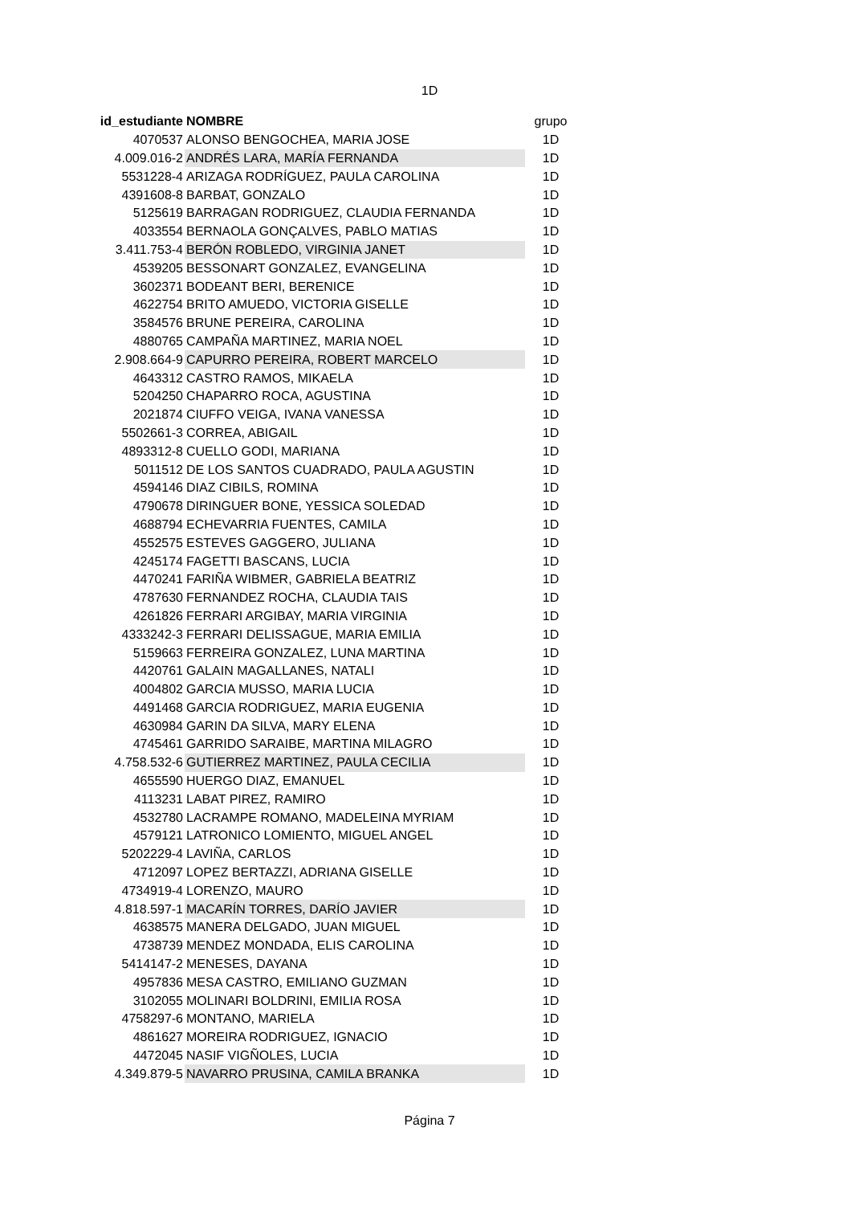1D
| id_estudiante | NOMBRE | grupo |
| 4070537 | ALONSO BENGOCHEA, MARIA JOSE | 1D |
| 4.009.016-2 | ANDRÉS LARA, MARÍA FERNANDA | 1D |
| 5531228-4 | ARIZAGA RODRÍGUEZ, PAULA CAROLINA | 1D |
| 4391608-8 | BARBAT, GONZALO | 1D |
| 5125619 | BARRAGAN RODRIGUEZ, CLAUDIA FERNANDA | 1D |
| 4033554 | BERNAOLA GONÇALVES, PABLO MATIAS | 1D |
| 3.411.753-4 | BERÓN ROBLEDO, VIRGINIA JANET | 1D |
| 4539205 | BESSONART GONZALEZ, EVANGELINA | 1D |
| 3602371 | BODEANT BERI, BERENICE | 1D |
| 4622754 | BRITO AMUEDO, VICTORIA GISELLE | 1D |
| 3584576 | BRUNE PEREIRA, CAROLINA | 1D |
| 4880765 | CAMPAÑA MARTINEZ, MARIA NOEL | 1D |
| 2.908.664-9 | CAPURRO PEREIRA, ROBERT MARCELO | 1D |
| 4643312 | CASTRO RAMOS, MIKAELA | 1D |
| 5204250 | CHAPARRO ROCA, AGUSTINA | 1D |
| 2021874 | CIUFFO VEIGA, IVANA VANESSA | 1D |
| 5502661-3 | CORREA, ABIGAIL | 1D |
| 4893312-8 | CUELLO GODI, MARIANA | 1D |
| 5011512 | DE LOS SANTOS CUADRADO, PAULA AGUSTIN | 1D |
| 4594146 | DIAZ CIBILS, ROMINA | 1D |
| 4790678 | DIRINGUER BONE, YESSICA SOLEDAD | 1D |
| 4688794 | ECHEVARRIA FUENTES, CAMILA | 1D |
| 4552575 | ESTEVES GAGGERO, JULIANA | 1D |
| 4245174 | FAGETTI BASCANS, LUCIA | 1D |
| 4470241 | FARIÑA WIBMER, GABRIELA BEATRIZ | 1D |
| 4787630 | FERNANDEZ ROCHA, CLAUDIA TAIS | 1D |
| 4261826 | FERRARI ARGIBAY, MARIA VIRGINIA | 1D |
| 4333242-3 | FERRARI DELISSAGUE, MARIA EMILIA | 1D |
| 5159663 | FERREIRA GONZALEZ, LUNA MARTINA | 1D |
| 4420761 | GALAIN MAGALLANES, NATALI | 1D |
| 4004802 | GARCIA MUSSO, MARIA LUCIA | 1D |
| 4491468 | GARCIA RODRIGUEZ, MARIA EUGENIA | 1D |
| 4630984 | GARIN DA SILVA, MARY ELENA | 1D |
| 4745461 | GARRIDO SARAIBE, MARTINA MILAGRO | 1D |
| 4.758.532-6 | GUTIERREZ MARTINEZ, PAULA CECILIA | 1D |
| 4655590 | HUERGO DIAZ, EMANUEL | 1D |
| 4113231 | LABAT PIREZ, RAMIRO | 1D |
| 4532780 | LACRAMPE ROMANO, MADELEINA MYRIAM | 1D |
| 4579121 | LATRONICO LOMIENTO, MIGUEL ANGEL | 1D |
| 5202229-4 | LAVIÑA, CARLOS | 1D |
| 4712097 | LOPEZ BERTAZZI, ADRIANA GISELLE | 1D |
| 4734919-4 | LORENZO, MAURO | 1D |
| 4.818.597-1 | MACARÍN TORRES, DARÍO JAVIER | 1D |
| 4638575 | MANERA DELGADO, JUAN MIGUEL | 1D |
| 4738739 | MENDEZ MONDADA, ELIS CAROLINA | 1D |
| 5414147-2 | MENESES, DAYANA | 1D |
| 4957836 | MESA CASTRO, EMILIANO GUZMAN | 1D |
| 3102055 | MOLINARI BOLDRINI, EMILIA ROSA | 1D |
| 4758297-6 | MONTANO, MARIELA | 1D |
| 4861627 | MOREIRA RODRIGUEZ, IGNACIO | 1D |
| 4472045 | NASIF VIGÑOLES, LUCIA | 1D |
| 4.349.879-5 | NAVARRO PRUSINA, CAMILA BRANKA | 1D |
Página 7